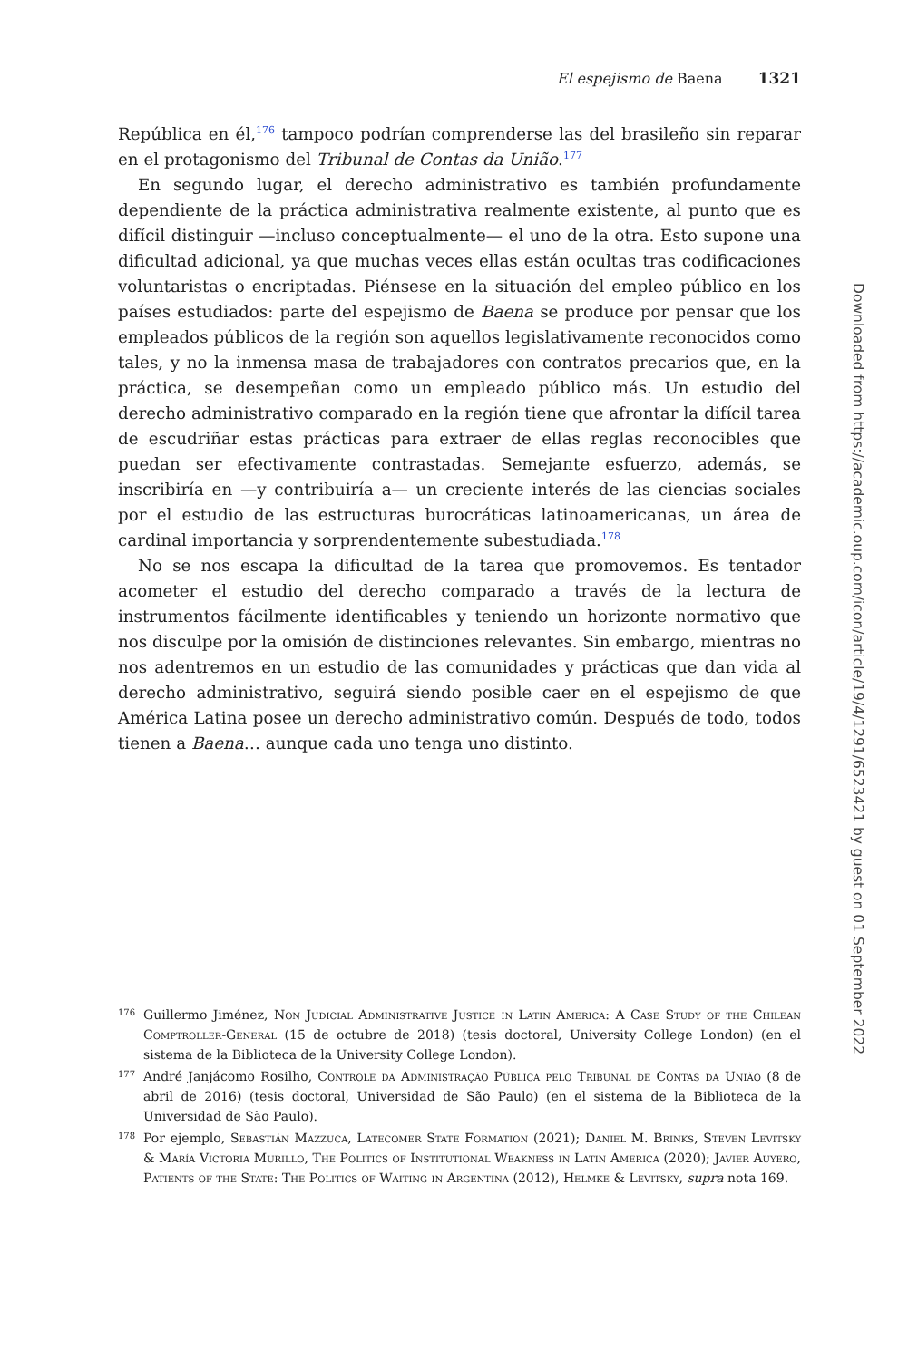El espejismo de Baena 1321
República en él,<sup>176</sup> tampoco podrían comprenderse las del brasileño sin reparar en el protagonismo del Tribunal de Contas da União.<sup>177</sup>
En segundo lugar, el derecho administrativo es también profundamente dependiente de la práctica administrativa realmente existente, al punto que es difícil distinguir —incluso conceptualmente— el uno de la otra. Esto supone una dificultad adicional, ya que muchas veces ellas están ocultas tras codificaciones voluntaristas o encriptadas. Piénsese en la situación del empleo público en los países estudiados: parte del espejismo de Baena se produce por pensar que los empleados públicos de la región son aquellos legislativamente reconocidos como tales, y no la inmensa masa de trabajadores con contratos precarios que, en la práctica, se desempeñan como un empleado público más. Un estudio del derecho administrativo comparado en la región tiene que afrontar la difícil tarea de escudriñar estas prácticas para extraer de ellas reglas reconocibles que puedan ser efectivamente contrastadas. Semejante esfuerzo, además, se inscribiría en —y contribuiría a— un creciente interés de las ciencias sociales por el estudio de las estructuras burocráticas latinoamericanas, un área de cardinal importancia y sorprendentemente subestudiada.<sup>178</sup>
No se nos escapa la dificultad de la tarea que promovemos. Es tentador acometer el estudio del derecho comparado a través de la lectura de instrumentos fácilmente identificables y teniendo un horizonte normativo que nos disculpe por la omisión de distinciones relevantes. Sin embargo, mientras no nos adentremos en un estudio de las comunidades y prácticas que dan vida al derecho administrativo, seguirá siendo posible caer en el espejismo de que América Latina posee un derecho administrativo común. Después de todo, todos tienen a Baena… aunque cada uno tenga uno distinto.
176 Guillermo Jiménez, Non Judicial Administrative Justice in Latin America: A Case Study of the Chilean Comptroller-General (15 de octubre de 2018) (tesis doctoral, University College London) (en el sistema de la Biblioteca de la University College London).
177 André Janjácomo Rosilho, Controle da Administração Pública pelo Tribunal de Contas da União (8 de abril de 2016) (tesis doctoral, Universidad de São Paulo) (en el sistema de la Biblioteca de la Universidad de São Paulo).
178 Por ejemplo, Sebastián Mazzuca, Latecomer State Formation (2021); Daniel M. Brinks, Steven Levitsky & María Victoria Murillo, The Politics of Institutional Weakness in Latin America (2020); Javier Auyero, Patients of the State: The Politics of Waiting in Argentina (2012), Helmke & Levitsky, supra nota 169.
Downloaded from https://academic.oup.com/icon/article/19/4/1291/6523421 by guest on 01 September 2022